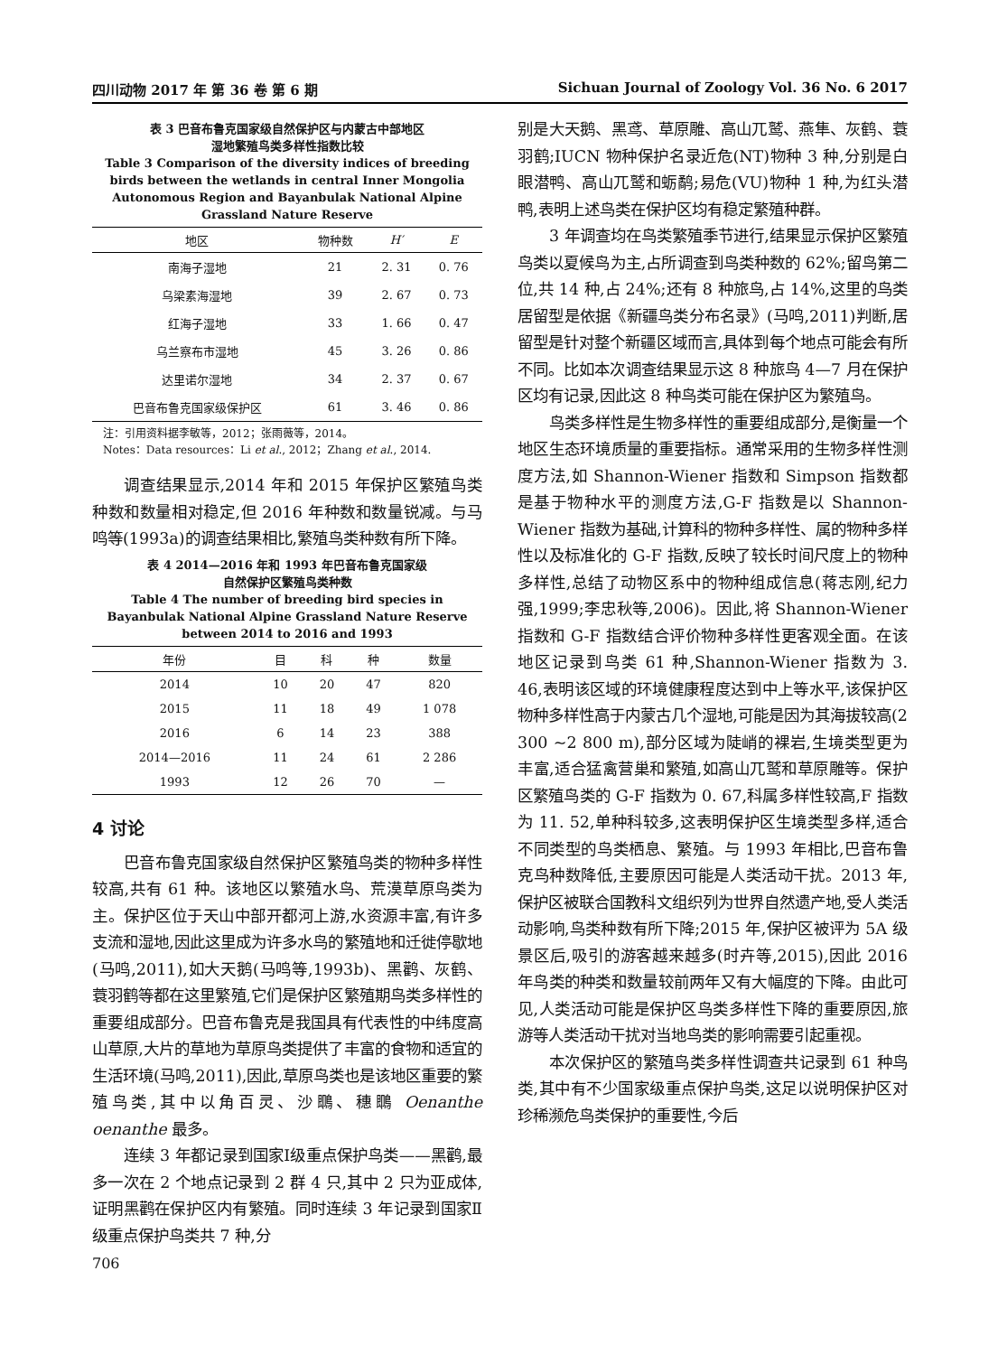四川动物 2017 年 第 36 卷 第 6 期 Sichuan Journal of Zoology Vol. 36 No. 6 2017
表 3 巴音布鲁克国家级自然保护区与内蒙古中部地区
湿地繁殖鸟类多样性指数比较
Table 3 Comparison of the diversity indices of breeding birds between the wetlands in central Inner Mongolia Autonomous Region and Bayanbulak National Alpine Grassland Nature Reserve
| 地区 | 物种数 | H′ | E |
| --- | --- | --- | --- |
| 南海子湿地 | 21 | 2. 31 | 0. 76 |
| 乌梁素海湿地 | 39 | 2. 67 | 0. 73 |
| 红海子湿地 | 33 | 1. 66 | 0. 47 |
| 乌兰察布市湿地 | 45 | 3. 26 | 0. 86 |
| 达里诺尔湿地 | 34 | 2. 37 | 0. 67 |
| 巴音布鲁克国家级保护区 | 61 | 3. 46 | 0. 86 |
注：引用资料据李敏等，2012；张雨薇等，2014。
Notes：Data resources：Li et al., 2012；Zhang et al., 2014.
调查结果显示,2014 年和 2015 年保护区繁殖鸟类种数和数量相对稳定,但 2016 年种数和数量锐减。与马鸣等(1993a)的调查结果相比,繁殖鸟类种数有所下降。
表 4 2014—2016 年和 1993 年巴音布鲁克国家级
自然保护区繁殖鸟类种数
Table 4 The number of breeding bird species in Bayanbulak National Alpine Grassland Nature Reserve between 2014 to 2016 and 1993
| 年份 | 目 | 科 | 种 | 数量 |
| --- | --- | --- | --- | --- |
| 2014 | 10 | 20 | 47 | 820 |
| 2015 | 11 | 18 | 49 | 1 078 |
| 2016 | 6 | 14 | 23 | 388 |
| 2014—2016 | 11 | 24 | 61 | 2 286 |
| 1993 | 12 | 26 | 70 | — |
4 讨论
巴音布鲁克国家级自然保护区繁殖鸟类的物种多样性较高,共有 61 种。该地区以繁殖水鸟、荒漠草原鸟类为主。保护区位于天山中部开都河上游,水资源丰富,有许多支流和湿地,因此这里成为许多水鸟的繁殖地和迁徙停歇地(马鸣,2011),如大天鹅(马鸣等,1993b)、黑鹳、灰鹤、蓑羽鹤等都在这里繁殖,它们是保护区繁殖期鸟类多样性的重要组成部分。巴音布鲁克是我国具有代表性的中纬度高山草原,大片的草地为草原鸟类提供了丰富的食物和适宜的生活环境(马鸣,2011),因此,草原鸟类也是该地区重要的繁殖鸟类,其中以角百灵、沙䳭、穗䳭 Oenanthe oenanthe 最多。
连续 3 年都记录到国家Ⅰ级重点保护鸟类——黑鹳,最多一次在 2 个地点记录到 2 群 4 只,其中 2 只为亚成体,证明黑鹳在保护区内有繁殖。同时连续 3 年记录到国家Ⅱ级重点保护鸟类共 7 种,分
706
别是大天鹅、黑鸢、草原雕、高山兀鹫、燕隼、灰鹤、蓑羽鹤;IUCN 物种保护名录近危(NT)物种 3 种,分别是白眼潜鸭、高山兀鹫和蛎鹬;易危(VU)物种 1 种,为红头潜鸭,表明上述鸟类在保护区均有稳定繁殖种群。
3 年调查均在鸟类繁殖季节进行,结果显示保护区繁殖鸟类以夏候鸟为主,占所调查到鸟类种数的 62%;留鸟第二位,共 14 种,占 24%;还有 8 种旅鸟,占 14%,这里的鸟类居留型是依据《新疆鸟类分布名录》(马鸣,2011)判断,居留型是针对整个新疆区域而言,具体到每个地点可能会有所不同。比如本次调查结果显示这 8 种旅鸟 4—7 月在保护区均有记录,因此这 8 种鸟类可能在保护区为繁殖鸟。
鸟类多样性是生物多样性的重要组成部分,是衡量一个地区生态环境质量的重要指标。通常采用的生物多样性测度方法,如 Shannon-Wiener 指数和 Simpson 指数都是基于物种水平的测度方法,G-F 指数是以 Shannon-Wiener 指数为基础,计算科的物种多样性、属的物种多样性以及标准化的 G-F 指数,反映了较长时间尺度上的物种多样性,总结了动物区系中的物种组成信息(蒋志刚,纪力强,1999;李忠秋等,2006)。因此,将 Shannon-Wiener 指数和 G-F 指数结合评价物种多样性更客观全面。在该地区记录到鸟类 61 种,Shannon-Wiener 指数为 3. 46,表明该区域的环境健康程度达到中上等水平,该保护区物种多样性高于内蒙古几个湿地,可能是因为其海拔较高(2 300 ~2 800 m),部分区域为陡峭的裸岩,生境类型更为丰富,适合猛禽营巢和繁殖,如高山兀鹫和草原雕等。保护区繁殖鸟类的 G-F 指数为 0. 67,科属多样性较高,F 指数为 11. 52,单种科较多,这表明保护区生境类型多样,适合不同类型的鸟类栖息、繁殖。与 1993 年相比,巴音布鲁克鸟种数降低,主要原因可能是人类活动干扰。2013 年,保护区被联合国教科文组织列为世界自然遗产地,受人类活动影响,鸟类种数有所下降;2015 年,保护区被评为 5A 级景区后,吸引的游客越来越多(时卉等,2015),因此 2016 年鸟类的种类和数量较前两年又有大幅度的下降。由此可见,人类活动可能是保护区鸟类多样性下降的重要原因,旅游等人类活动干扰对当地鸟类的影响需要引起重视。
本次保护区的繁殖鸟类多样性调查共记录到 61 种鸟类,其中有不少国家级重点保护鸟类,这足以说明保护区对珍稀濒危鸟类保护的重要性,今后